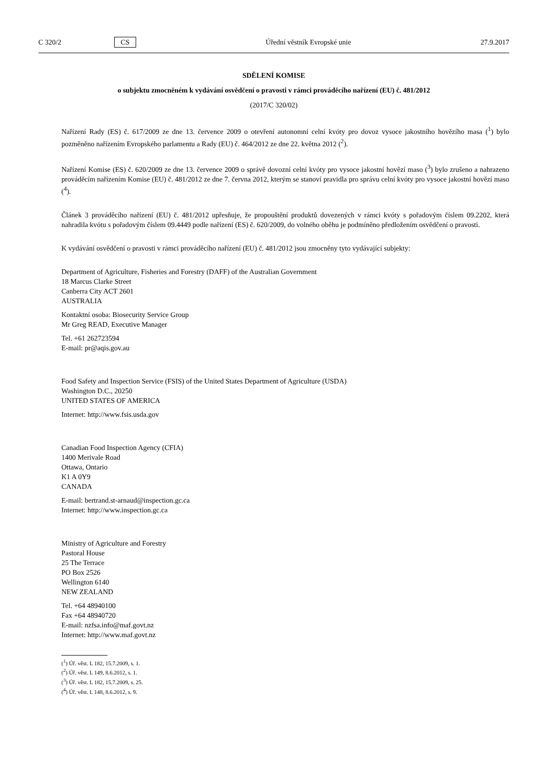C 320/2 CS Úřední věstník Evropské unie 27.9.2017
SDĚLENÍ KOMISE
o subjektu zmocněném k vydávání osvědčení o pravosti v rámci prováděcího nařízení (EU) č. 481/2012
(2017/C 320/02)
Nařízení Rady (ES) č. 617/2009 ze dne 13. července 2009 o otevření autonomní celní kvóty pro dovoz vysoce jakostního hovězího masa (<sup>1</sup>) bylo pozměněno nařízením Evropského parlamentu a Rady (EU) č. 464/2012 ze dne 22. května 2012 (<sup>2</sup>).
Nařízení Komise (ES) č. 620/2009 ze dne 13. července 2009 o správě dovozní celní kvóty pro vysoce jakostní hovězí maso (<sup>3</sup>) bylo zrušeno a nahrazeno prováděcím nařízením Komise (EU) č. 481/2012 ze dne 7. června 2012, kterým se stanoví pravidla pro správu celní kvóty pro vysoce jakostní hovězí maso (<sup>4</sup>).
Článek 3 prováděcího nařízení (EU) č. 481/2012 upřesňuje, že propouštění produktů dovezených v rámci kvóty s pořadovým číslem 09.2202, která nahradila kvótu s pořadovým číslem 09.4449 podle nařízení (ES) č. 620/2009, do volného oběhu je podmíněno předložením osvědčení o pravosti.
K vydávání osvědčení o pravosti v rámci prováděcího nařízení (EU) č. 481/2012 jsou zmocněny tyto vydávající subjekty:
Department of Agriculture, Fisheries and Forestry (DAFF) of the Australian Government
18 Marcus Clarke Street
Canberra City ACT 2601
AUSTRALIA
Kontaktní osoba: Biosecurity Service Group
Mr Greg READ, Executive Manager
Tel. +61 262723594
E-mail: pr@aqis.gov.au
Food Safety and Inspection Service (FSIS) of the United States Department of Agriculture (USDA)
Washington D.C., 20250
UNITED STATES OF AMERICA
Internet: http://www.fsis.usda.gov
Canadian Food Inspection Agency (CFIA)
1400 Merivale Road
Ottawa, Ontario
K1 A 0Y9
CANADA
E-mail: bertrand.st-arnaud@inspection.gc.ca
Internet: http://www.inspection.gc.ca
Ministry of Agriculture and Forestry
Pastoral House
25 The Terrace
PO Box 2526
Wellington 6140
NEW ZEALAND
Tel. +64 48940100
Fax +64 48940720
E-mail: nzfsa.info@maf.govt.nz
Internet: http://www.maf.govt.nz
(<sup>1</sup>) Úř. věst. L 182, 15.7.2009, s. 1.
(<sup>2</sup>) Úř. věst. L 149, 8.6.2012, s. 1.
(<sup>3</sup>) Úř. věst. L 182, 15.7.2009, s. 25.
(<sup>4</sup>) Úř. věst. L 148, 8.6.2012, s. 9.